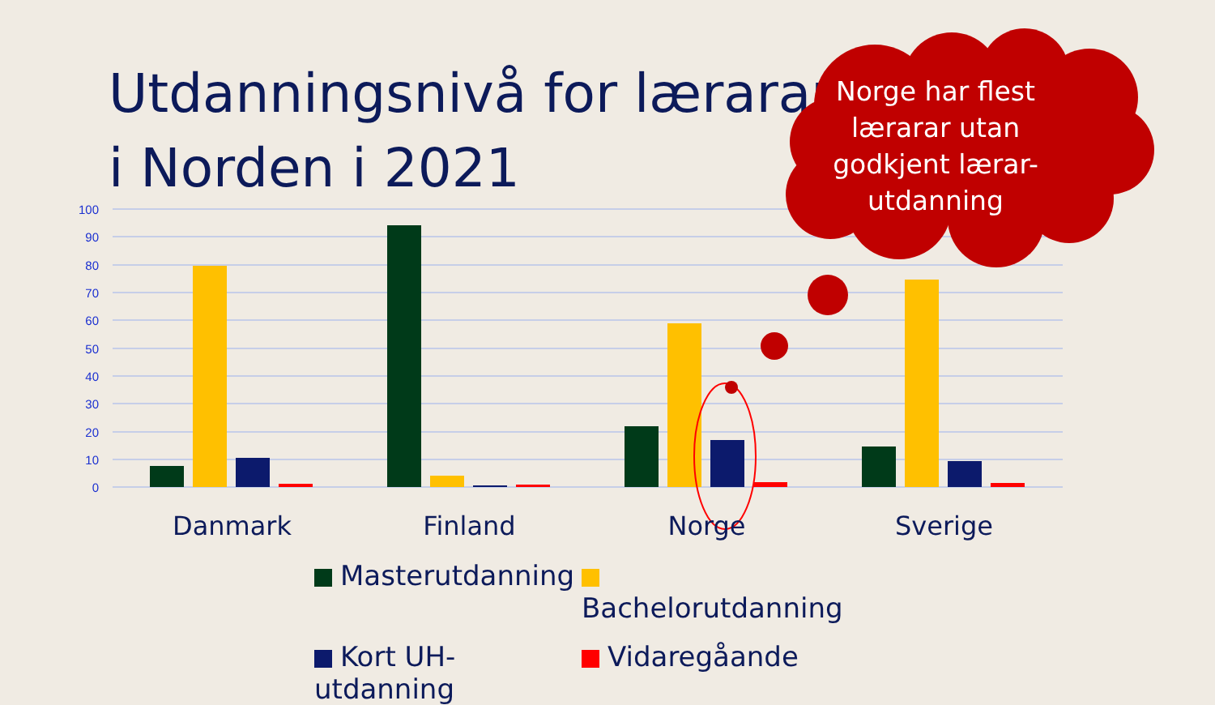Utdanningsnivå for lærarar i Norden i 2021
100
90
80
70
60
50
40
30
20
10
0
Norge har flest lærarar utan godkjent lærar-utdanning
Danmark Finland Norge Sverige
Masterutdanning
Bachelorutdanning
Kort UH-utdanning
Vidaregåande